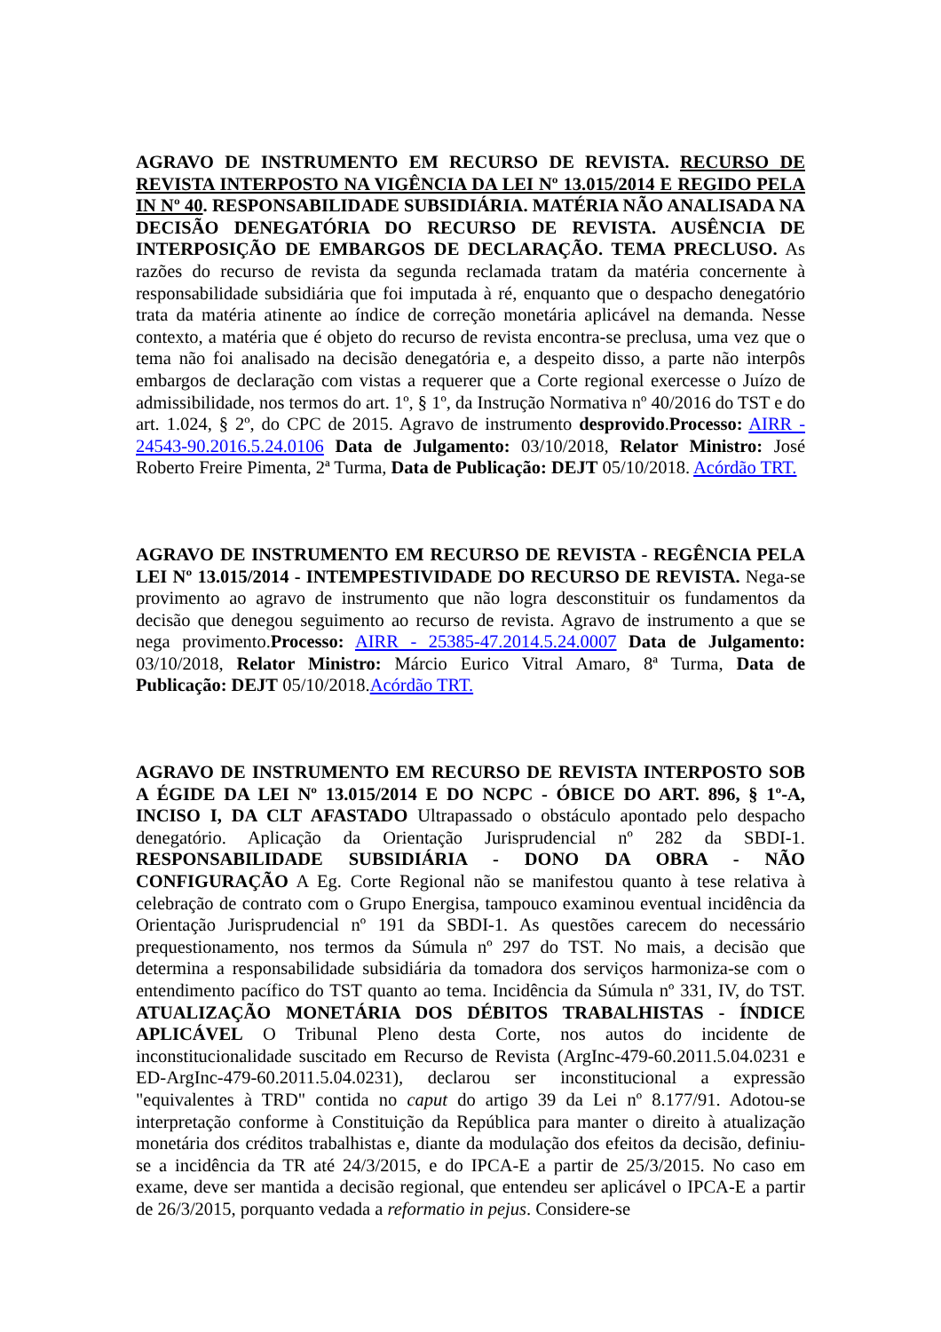AGRAVO DE INSTRUMENTO EM RECURSO DE REVISTA. RECURSO DE REVISTA INTERPOSTO NA VIGÊNCIA DA LEI Nº 13.015/2014 E REGIDO PELA IN Nº 40. RESPONSABILIDADE SUBSIDIÁRIA. MATÉRIA NÃO ANALISADA NA DECISÃO DENEGATÓRIA DO RECURSO DE REVISTA. AUSÊNCIA DE INTERPOSIÇÃO DE EMBARGOS DE DECLARAÇÃO. TEMA PRECLUSO. As razões do recurso de revista da segunda reclamada tratam da matéria concernente à responsabilidade subsidiária que foi imputada à ré, enquanto que o despacho denegatório trata da matéria atinente ao índice de correção monetária aplicável na demanda. Nesse contexto, a matéria que é objeto do recurso de revista encontra-se preclusa, uma vez que o tema não foi analisado na decisão denegatória e, a despeito disso, a parte não interpôs embargos de declaração com vistas a requerer que a Corte regional exercesse o Juízo de admissibilidade, nos termos do art. 1º, § 1º, da Instrução Normativa nº 40/2016 do TST e do art. 1.024, § 2º, do CPC de 2015. Agravo de instrumento desprovido.Processo: AIRR - 24543-90.2016.5.24.0106 Data de Julgamento: 03/10/2018, Relator Ministro: José Roberto Freire Pimenta, 2ª Turma, Data de Publicação: DEJT 05/10/2018. Acórdão TRT.
AGRAVO DE INSTRUMENTO EM RECURSO DE REVISTA - REGÊNCIA PELA LEI Nº 13.015/2014 - INTEMPESTIVIDADE DO RECURSO DE REVISTA. Nega-se provimento ao agravo de instrumento que não logra desconstituir os fundamentos da decisão que denegou seguimento ao recurso de revista. Agravo de instrumento a que se nega provimento.Processo: AIRR - 25385-47.2014.5.24.0007 Data de Julgamento: 03/10/2018, Relator Ministro: Márcio Eurico Vitral Amaro, 8ª Turma, Data de Publicação: DEJT 05/10/2018.Acórdão TRT.
AGRAVO DE INSTRUMENTO EM RECURSO DE REVISTA INTERPOSTO SOB A ÉGIDE DA LEI Nº 13.015/2014 E DO NCPC - ÓBICE DO ART. 896, § 1º-A, INCISO I, DA CLT AFASTADO Ultrapassado o obstáculo apontado pelo despacho denegatório. Aplicação da Orientação Jurisprudencial nº 282 da SBDI-1. RESPONSABILIDADE SUBSIDIÁRIA - DONO DA OBRA - NÃO CONFIGURAÇÃO A Eg. Corte Regional não se manifestou quanto à tese relativa à celebração de contrato com o Grupo Energisa, tampouco examinou eventual incidência da Orientação Jurisprudencial nº 191 da SBDI-1. As questões carecem do necessário prequestionamento, nos termos da Súmula nº 297 do TST. No mais, a decisão que determina a responsabilidade subsidiária da tomadora dos serviços harmoniza-se com o entendimento pacífico do TST quanto ao tema. Incidência da Súmula nº 331, IV, do TST. ATUALIZAÇÃO MONETÁRIA DOS DÉBITOS TRABALHISTAS - ÍNDICE APLICÁVEL O Tribunal Pleno desta Corte, nos autos do incidente de inconstitucionalidade suscitado em Recurso de Revista (ArgInc-479-60.2011.5.04.0231 e ED-ArgInc-479-60.2011.5.04.0231), declarou ser inconstitucional a expressão "equivalentes à TRD" contida no caput do artigo 39 da Lei nº 8.177/91. Adotou-se interpretação conforme à Constituição da República para manter o direito à atualização monetária dos créditos trabalhistas e, diante da modulação dos efeitos da decisão, definiu-se a incidência da TR até 24/3/2015, e do IPCA-E a partir de 25/3/2015. No caso em exame, deve ser mantida a decisão regional, que entendeu ser aplicável o IPCA-E a partir de 26/3/2015, porquanto vedada a reformatio in pejus. Considere-se